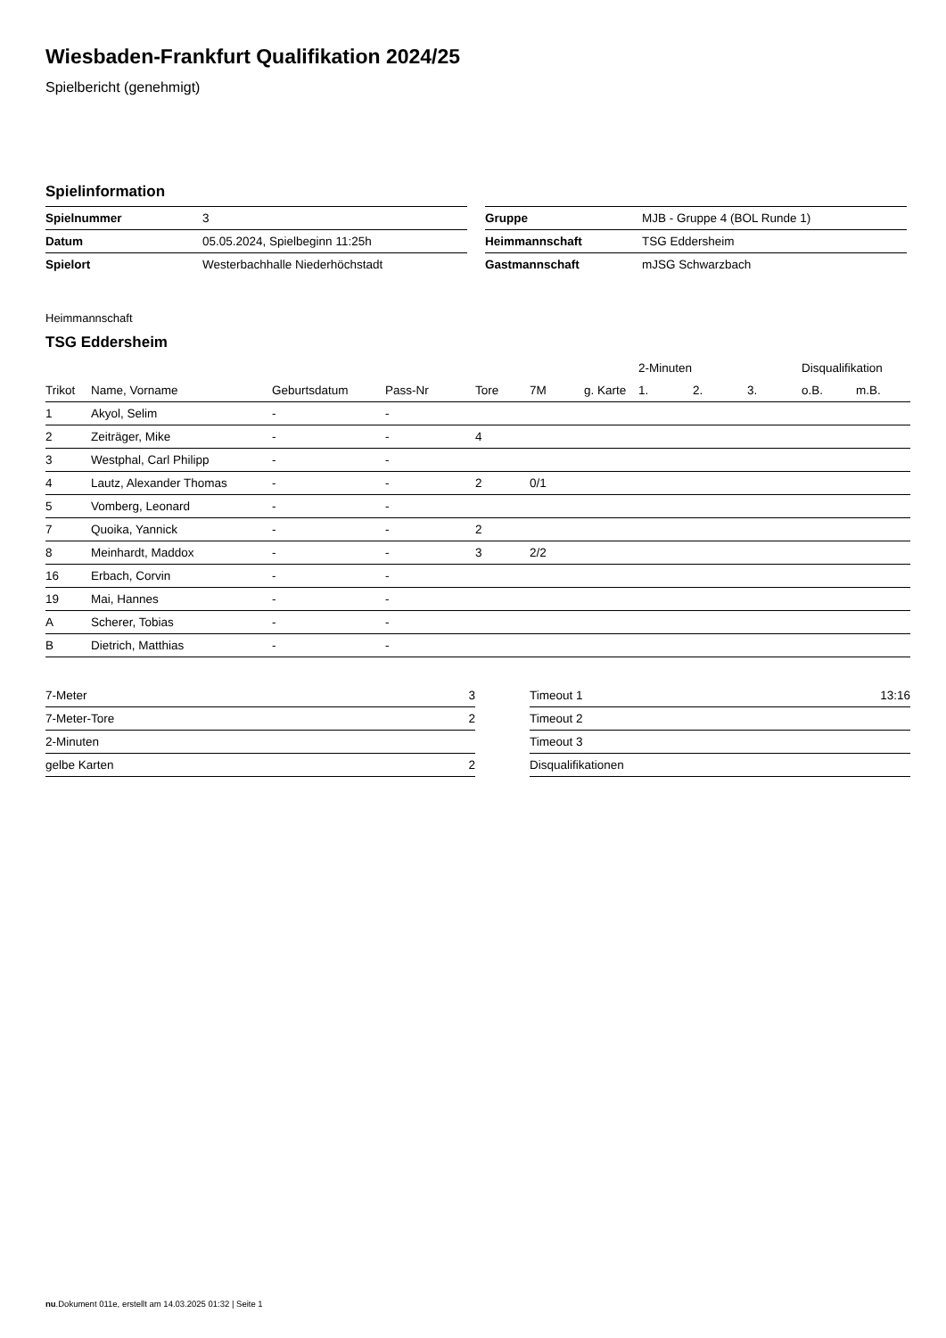Wiesbaden-Frankfurt Qualifikation 2024/25
Spielbericht (genehmigt)
Spielinformation
| Spielnummer | 3 |
| Datum | 05.05.2024, Spielbeginn 11:25h |
| Spielort | Westerbachhalle Niederhöchstadt |
| Gruppe | MJB - Gruppe 4 (BOL Runde 1) |
| Heimmannschaft | TSG Eddersheim |
| Gastmannschaft | mJSG Schwarzbach |
Heimmannschaft
TSG Eddersheim
| | | | | | | | 2-Minuten | | | Disqualifikation | |
| --- | --- | --- | --- | --- | --- | --- | --- | --- | --- | --- | --- |
| Trikot | Name, Vorname | Geburtsdatum | Pass-Nr | Tore | 7M | g. Karte | 1. | 2. | 3. | o.B. | m.B. |
| 1 | Akyol, Selim | - | - | | | | | | | | |
| 2 | Zeiträger, Mike | - | - | 4 | | | | | | | |
| 3 | Westphal, Carl Philipp | - | - | | | | | | | | |
| 4 | Lautz, Alexander Thomas | - | - | 2 | 0/1 | | | | | | |
| 5 | Vomberg, Leonard | - | - | | | | | | | | |
| 7 | Quoika, Yannick | - | - | 2 | | | | | | | |
| 8 | Meinhardt, Maddox | - | - | 3 | 2/2 | | | | | | |
| 16 | Erbach, Corvin | - | - | | | | | | | | |
| 19 | Mai, Hannes | - | - | | | | | | | | |
| A | Scherer, Tobias | - | - | | | | | | | | |
| B | Dietrich, Matthias | - | - | | | | | | | | |
| 7-Meter | 3 |
| 7-Meter-Tore | 2 |
| 2-Minuten | |
| gelbe Karten | 2 |
| Timeout 1 | 13:16 |
| Timeout 2 | |
| Timeout 3 | |
| Disqualifikationen | |
nu.Dokument 011e, erstellt am 14.03.2025 01:32 | Seite 1